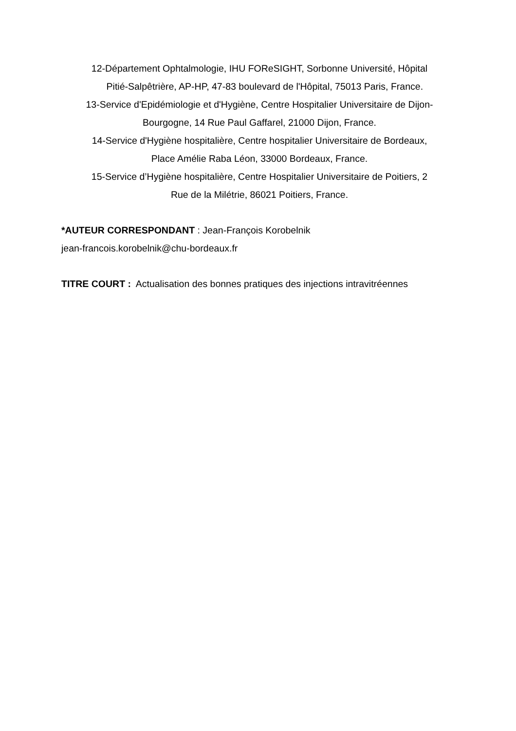12-Département Ophtalmologie, IHU FOReSIGHT, Sorbonne Université, Hôpital
Pitié-Salpêtrière, AP-HP, 47-83 boulevard de l'Hôpital, 75013 Paris, France.
13-Service d'Epidémiologie et d'Hygiène, Centre Hospitalier Universitaire de Dijon-
Bourgogne, 14 Rue Paul Gaffarel, 21000 Dijon, France.
14-Service d'Hygiène hospitalière, Centre hospitalier Universitaire de Bordeaux,
Place Amélie Raba Léon, 33000 Bordeaux, France.
15-Service d’Hygiène hospitalière, Centre Hospitalier Universitaire de Poitiers, 2
Rue de la Milétrie, 86021 Poitiers, France.
*AUTEUR CORRESPONDANT : Jean-François Korobelnik
jean-francois.korobelnik@chu-bordeaux.fr
TITRE COURT : Actualisation des bonnes pratiques des injections intravitréennes